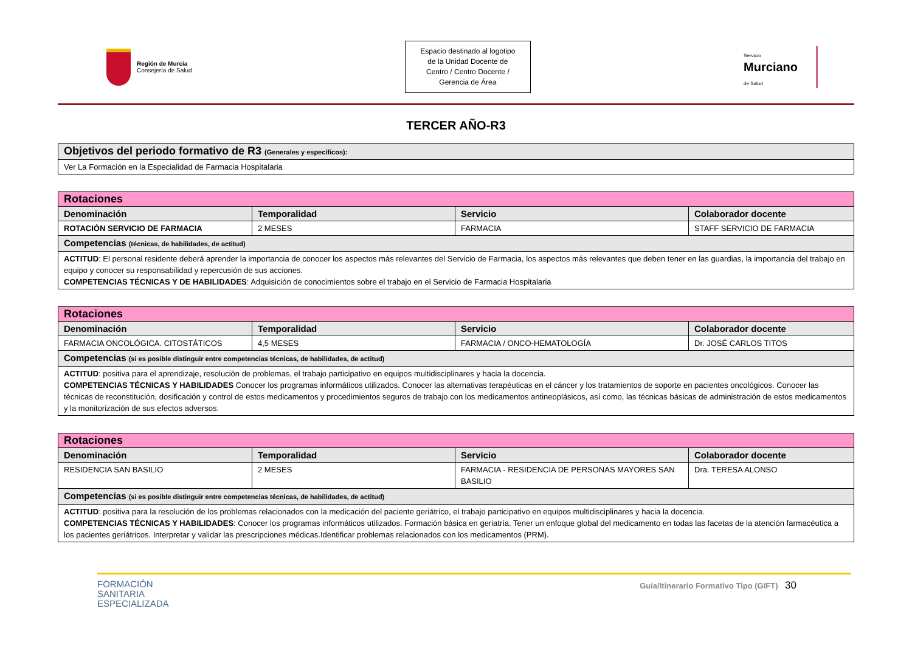Región de Murcia
Consejería de Salud
Espacio destinado al logotipo
de la Unidad Docente de
Centro / Centro Docente /
Gerencia de Área
Servicio
Murciano
de Salud
TERCER AÑO-R3
| Objetivos del periodo formativo de R3 (Generales y específicos): |
| Ver La Formación en la Especialidad de Farmacia Hospitalaria |
| Rotaciones | | | |
| Denominación | Temporalidad | Servicio | Colaborador docente |
| ROTACIÓN SERVICIO DE FARMACIA | 2 MESES | FARMACIA | STAFF SERVICIO DE FARMACIA |
| Competencias (técnicas, de habilidades, de actitud) | | | |
| ACTITUD : El personal residente deberá aprender la importancia de conocer los aspectos más relevantes del Servicio de Farmacia, los aspectos más relevantes que deben tener en las guardias, la importancia del trabajo en equipo y conocer su responsabilidad y repercusión de sus acciones. COMPETENCIAS TÉCNICAS Y DE HABILIDADES : Adquisición de conocimientos sobre el trabajo en el Servicio de Farmacia Hospitalaria | | | |
| Rotaciones | | | |
| Denominación | Temporalidad | Servicio | Colaborador docente |
| FARMACIA ONCOLÓGICA. CITOSTÁTICOS | 4,5 MESES | FARMACIA / ONCO-HEMATOLOGÍA | Dr. JOSÉ CARLOS TITOS |
| Competencias (si es posible distinguir entre competencias técnicas, de habilidades, de actitud) | | | |
| ACTITUD : positiva para el aprendizaje, resolución de problemas, el trabajo participativo en equipos multidisciplinares y hacia la docencia. COMPETENCIAS TÉCNICAS Y HABILIDADES Conocer los programas informáticos utilizados. Conocer las alternativas terapéuticas en el cáncer y los tratamientos de soporte en pacientes oncológicos. Conocer las técnicas de reconstitución, dosificación y control de estos medicamentos y procedimientos seguros de trabajo con los medicamentos antineoplásicos, así como, las técnicas básicas de administración de estos medicamentos y la monitorización de sus efectos adversos. | | | |
| Rotaciones | | | |
| Denominación | Temporalidad | Servicio | Colaborador docente |
| RESIDENCIA SAN BASILIO | 2 MESES | FARMACIA - RESIDENCIA DE PERSONAS MAYORES SAN BASILIO | Dra. TERESA ALONSO |
| Competencias (si es posible distinguir entre competencias técnicas, de habilidades, de actitud) | | | |
| ACTITUD : positiva para la resolución de los problemas relacionados con la medicación del paciente geriátrico, el trabajo participativo en equipos multidisciplinares y hacia la docencia. COMPETENCIAS TÉCNICAS Y HABILIDADES : Conocer los programas informáticos utilizados. Formación básica en geriatría. Tener un enfoque global del medicamento en todas las facetas de la atención farmacéutica a los pacientes geriátricos. Interpretar y validar las prescripciones médicas.Identificar problemas relacionados con los medicamentos (PRM). | | | |
FORMACIÓN
SANITARIA
ESPECIALIZADA
Guía/Itinerario Formativo Tipo (GIFT) 30